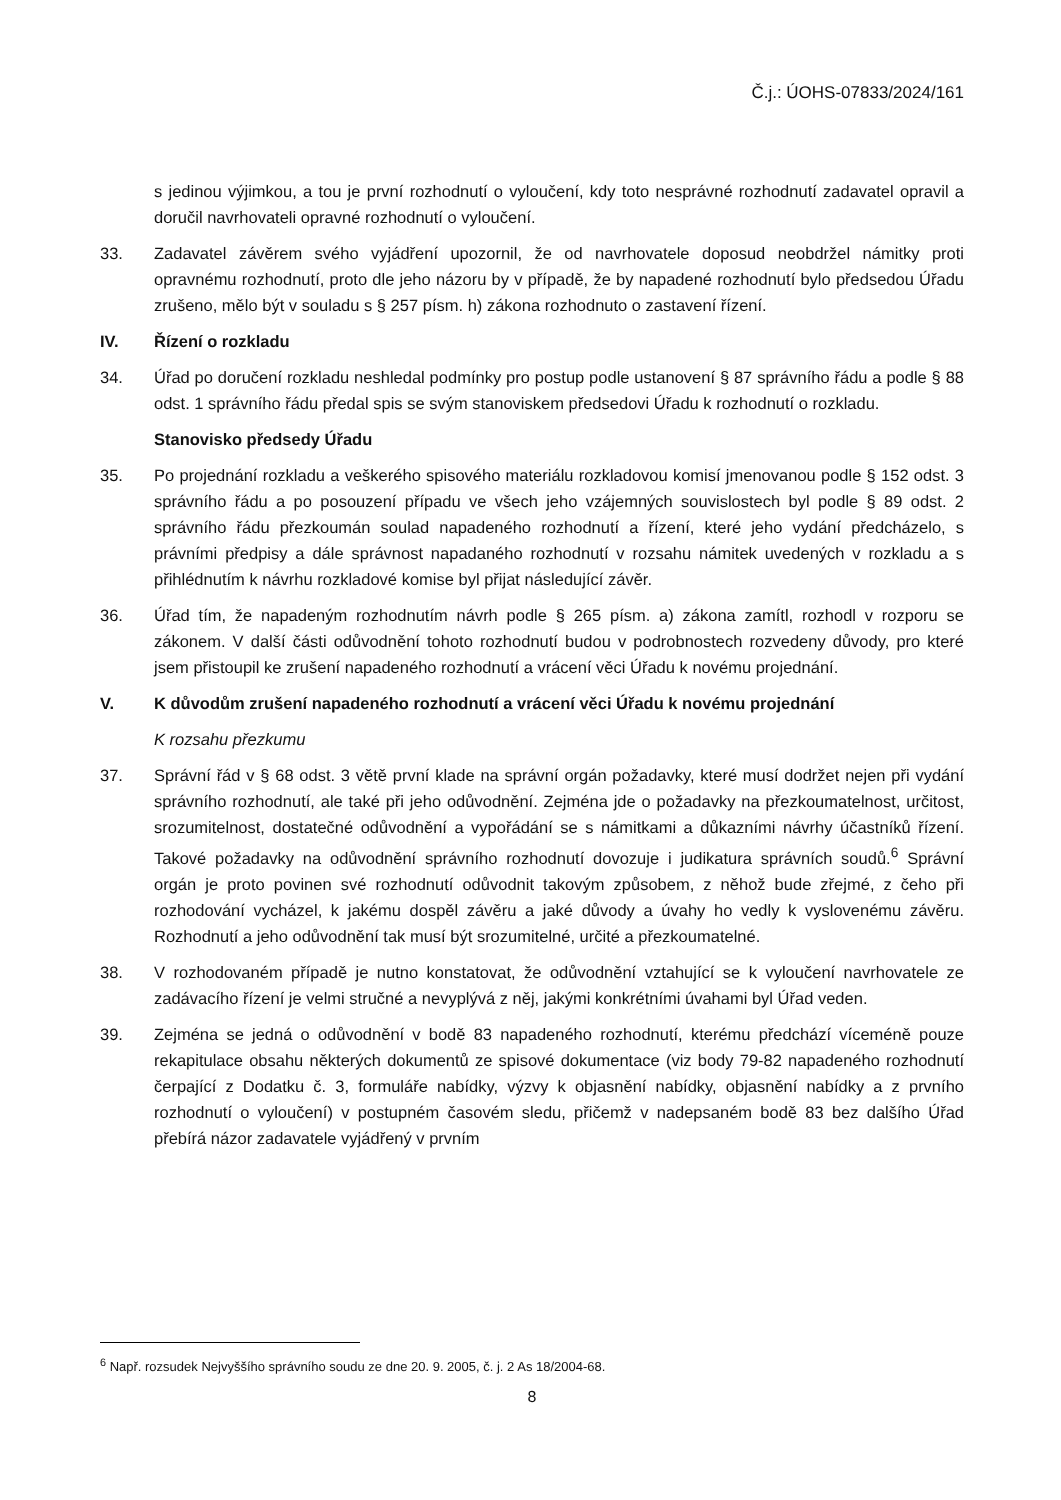Č.j.: ÚOHS-07833/2024/161
s jedinou výjimkou, a tou je první rozhodnutí o vyloučení, kdy toto nesprávné rozhodnutí zadavatel opravil a doručil navrhovateli opravné rozhodnutí o vyloučení.
33. Zadavatel závěrem svého vyjádření upozornil, že od navrhovatele doposud neobdržel námitky proti opravnému rozhodnutí, proto dle jeho názoru by v případě, že by napadené rozhodnutí bylo předsedou Úřadu zrušeno, mělo být v souladu s § 257 písm. h) zákona rozhodnuto o zastavení řízení.
IV. Řízení o rozkladu
34. Úřad po doručení rozkladu neshledal podmínky pro postup podle ustanovení § 87 správního řádu a podle § 88 odst. 1 správního řádu předal spis se svým stanoviskem předsedovi Úřadu k rozhodnutí o rozkladu.
Stanovisko předsedy Úřadu
35. Po projednání rozkladu a veškerého spisového materiálu rozkladovou komisí jmenovanou podle § 152 odst. 3 správního řádu a po posouzení případu ve všech jeho vzájemných souvislostech byl podle § 89 odst. 2 správního řádu přezkoumán soulad napadeného rozhodnutí a řízení, které jeho vydání předcházelo, s právními předpisy a dále správnost napadaného rozhodnutí v rozsahu námitek uvedených v rozkladu a s přihlédnutím k návrhu rozkladové komise byl přijat následující závěr.
36. Úřad tím, že napadeným rozhodnutím návrh podle § 265 písm. a) zákona zamítl, rozhodl v rozporu se zákonem. V další části odůvodnění tohoto rozhodnutí budou v podrobnostech rozvedeny důvody, pro které jsem přistoupil ke zrušení napadeného rozhodnutí a vrácení věci Úřadu k novému projednání.
V. K důvodům zrušení napadeného rozhodnutí a vrácení věci Úřadu k novému projednání
K rozsahu přezkumu
37. Správní řád v § 68 odst. 3 větě první klade na správní orgán požadavky, které musí dodržet nejen při vydání správního rozhodnutí, ale také při jeho odůvodnění. Zejména jde o požadavky na přezkoumatelnost, určitost, srozumitelnost, dostatečné odůvodnění a vypořádání se s námitkami a důkazními návrhy účastníků řízení. Takové požadavky na odůvodnění správního rozhodnutí dovozuje i judikatura správních soudů.<sup>6</sup> Správní orgán je proto povinen své rozhodnutí odůvodnit takovým způsobem, z něhož bude zřejmé, z čeho při rozhodování vycházel, k jakému dospěl závěru a jaké důvody a úvahy ho vedly k vyslovenému závěru. Rozhodnutí a jeho odůvodnění tak musí být srozumitelné, určité a přezkoumatelné.
38. V rozhodovaném případě je nutno konstatovat, že odůvodnění vztahující se k vyloučení navrhovatele ze zadávacího řízení je velmi stručné a nevyplývá z něj, jakými konkrétními úvahami byl Úřad veden.
39. Zejména se jedná o odůvodnění v bodě 83 napadeného rozhodnutí, kterému předchází víceméně pouze rekapitulace obsahu některých dokumentů ze spisové dokumentace (viz body 79-82 napadeného rozhodnutí čerpající z Dodatku č. 3, formuláře nabídky, výzvy k objasnění nabídky, objasnění nabídky a z prvního rozhodnutí o vyloučení) v postupném časovém sledu, přičemž v nadepsaném bodě 83 bez dalšího Úřad přebírá názor zadavatele vyjádřený v prvním
<sup>6</sup> Např. rozsudek Nejvyššího správního soudu ze dne 20. 9. 2005, č. j. 2 As 18/2004-68.
8